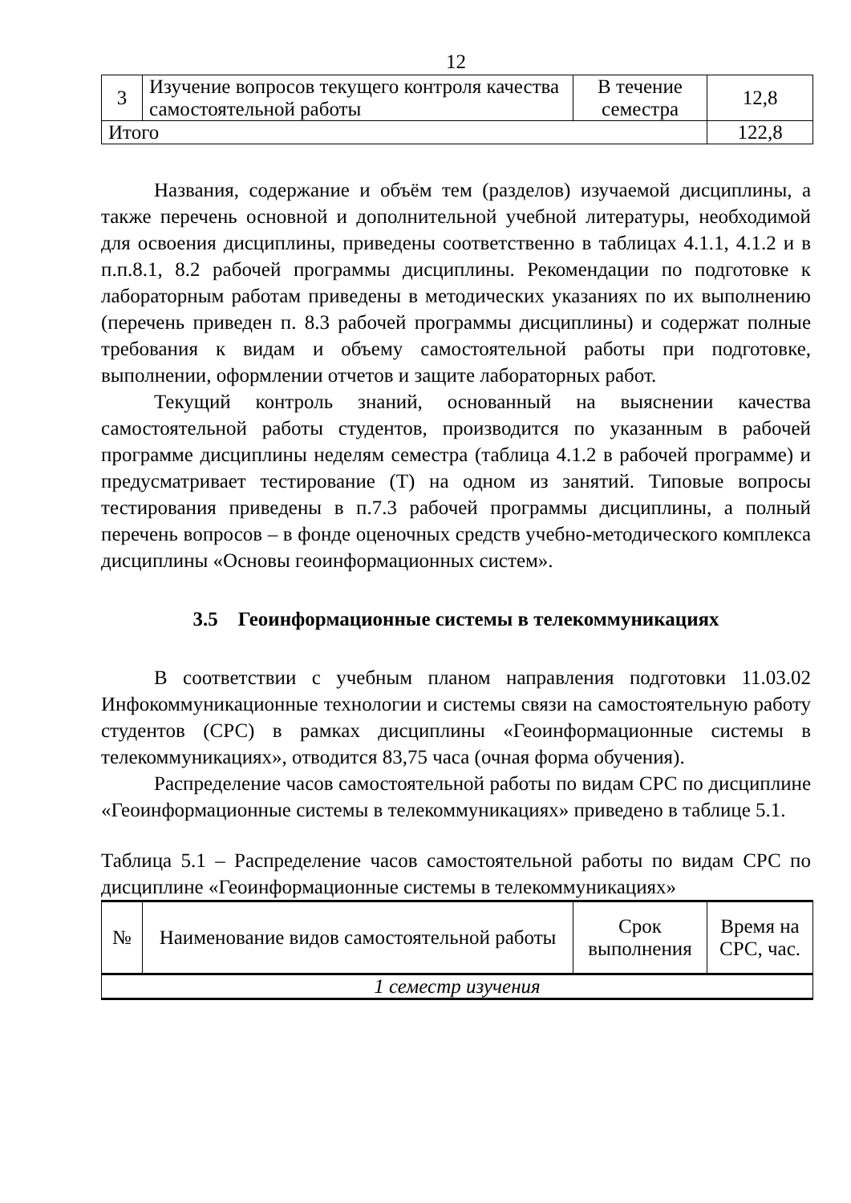12
| 3 | Изучение вопросов текущего контроля качества самостоятельной работы | В течение семестра | 12,8 |
| Итого | | | 122,8 |
Названия, содержание и объём тем (разделов) изучаемой дисциплины, а также перечень основной и дополнительной учебной литературы, необходимой для освоения дисциплины, приведены соответственно в таблицах 4.1.1, 4.1.2 и в п.п.8.1, 8.2 рабочей программы дисциплины. Рекомендации по подготовке к лабораторным работам приведены в методических указаниях по их выполнению (перечень приведен п. 8.3 рабочей программы дисциплины) и содержат полные требования к видам и объему самостоятельной работы при подготовке, выполнении, оформлении отчетов и защите лабораторных работ.
Текущий контроль знаний, основанный на выяснении качества самостоятельной работы студентов, производится по указанным в рабочей программе дисциплины неделям семестра (таблица 4.1.2 в рабочей программе) и предусматривает тестирование (Т) на одном из занятий. Типовые вопросы тестирования приведены в п.7.3 рабочей программы дисциплины, а полный перечень вопросов – в фонде оценочных средств учебно-методического комплекса дисциплины «Основы геоинформационных систем».
3.5 Геоинформационные системы в телекоммуникациях
В соответствии с учебным планом направления подготовки 11.03.02 Инфокоммуникационные технологии и системы связи на самостоятельную работу студентов (СРС) в рамках дисциплины «Геоинформационные системы в телекоммуникациях», отводится 83,75 часа (очная форма обучения).
Распределение часов самостоятельной работы по видам СРС по дисциплине «Геоинформационные системы в телекоммуникациях» приведено в таблице 5.1.
Таблица 5.1 – Распределение часов самостоятельной работы по видам СРС по дисциплине «Геоинформационные системы в телекоммуникациях»
| № | Наименование видов самостоятельной работы | Срок выполнения | Время на СРС, час. |
| --- | --- | --- | --- |
| 1 семестр изучения | | | |